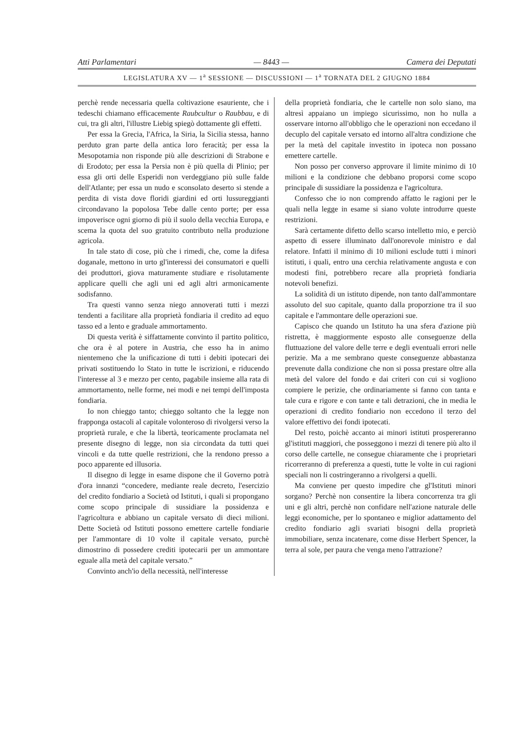Atti Parlamentari — 8443 — Camera dei Deputati
LEGISLATURA XV — 1<sup>a</sup> SESSIONE — DISCUSSIONI — 1<sup>a</sup> TORNATA DEL 2 GIUGNO 1884
perchè rende necessaria quella coltivazione esauriente, che i tedeschi chiamano efficacemente Raubcultur o Raubbau, e di cui, tra gli altri, l'illustre Liebig spiegò dottamente gli effetti.
Per essa la Grecia, l'Africa, la Siria, la Sicilia stessa, hanno perduto gran parte della antica loro feracità; per essa la Mesopotamia non risponde più alle descrizioni di Strabone e di Erodoto; per essa la Persia non è più quella di Plinio; per essa gli orti delle Esperidi non verdeggiano più sulle falde dell'Atlante; per essa un nudo e sconsolato deserto si stende a perdita di vista dove floridi giardini ed orti lussureggianti circondavano la popolosa Tebe dalle cento porte; per essa impoverisce ogni giorno di più il suolo della vecchia Europa, e scema la quota del suo gratuito contributo nella produzione agricola.
In tale stato di cose, più che i rimedi, che, come la difesa doganale, mettono in urto gl'interessi dei consumatori e quelli dei produttori, giova maturamente studiare e risolutamente applicare quelli che agli uni ed agli altri armonicamente sodisfanno.
Tra questi vanno senza niego annoverati tutti i mezzi tendenti a facilitare alla proprietà fondiaria il credito ad equo tasso ed a lento e graduale ammortamento.
Di questa verità è siffattamente convinto il partito politico, che ora è al potere in Austria, che esso ha in animo nientemeno che la unificazione di tutti i debiti ipotecari dei privati sostituendo lo Stato in tutte le iscrizioni, e riducendo l'interesse al 3 e mezzo per cento, pagabile insieme alla rata di ammortamento, nelle forme, nei modi e nei tempi dell'imposta fondiaria.
Io non chieggo tanto; chieggo soltanto che la legge non frapponga ostacoli al capitale volonteroso di rivolgersi verso la proprietà rurale, e che la libertà, teoricamente proclamata nel presente disegno di legge, non sia circondata da tutti quei vincoli e da tutte quelle restrizioni, che la rendono presso a poco apparente ed illusoria.
Il disegno di legge in esame dispone che il Governo potrà d'ora innanzi “concedere, mediante reale decreto, l'esercizio del credito fondiario a Società od Istituti, i quali si propongano come scopo principale di sussidiare la possidenza e l'agricoltura e abbiano un capitale versato di dieci milioni. Dette Società od Istituti possono emettere cartelle fondiarie per l'ammontare di 10 volte il capitale versato, purchè dimostrino di possedere crediti ipotecarii per un ammontare eguale alla metà del capitale versato.”
Convinto anch'io della necessità, nell'interesse
della proprietà fondiaria, che le cartelle non solo siano, ma altresì appaiano un impiego sicurissimo, non ho nulla a osservare intorno all'obbligo che le operazioni non eccedano il decuplo del capitale versato ed intorno all'altra condizione che per la metà del capitale investito in ipoteca non possano emettere cartelle.
Non posso per converso approvare il limite minimo di 10 milioni e la condizione che debbano proporsi come scopo principale di sussidiare la possidenza e l'agricoltura.
Confesso che io non comprendo affatto le ragioni per le quali nella legge in esame si siano volute introdurre queste restrizioni.
Sarà certamente difetto dello scarso intelletto mio, e perciò aspetto di essere illuminato dall'onorevole ministro e dal relatore. Infatti il minimo di 10 milioni esclude tutti i minori istituti, i quali, entro una cerchia relativamente angusta e con modesti fini, potrebbero recare alla proprietà fondiaria notevoli benefizi.
La solidità di un istituto dipende, non tanto dall'ammontare assoluto del suo capitale, quanto dalla proporzione tra il suo capitale e l'ammontare delle operazioni sue.
Capisco che quando un Istituto ha una sfera d'azione più ristretta, è maggiormente esposto alle conseguenze della fluttuazione del valore delle terre e degli eventuali errori nelle perizie. Ma a me sembrano queste conseguenze abbastanza prevenute dalla condizione che non si possa prestare oltre alla metà del valore del fondo e dai criteri con cui si vogliono compiere le perizie, che ordinariamente si fanno con tanta e tale cura e rigore e con tante e tali detrazioni, che in media le operazioni di credito fondiario non eccedono il terzo del valore effettivo dei fondi ipotecati.
Del resto, poichè accanto ai minori istituti prospereranno gl'istituti maggiori, che posseggono i mezzi di tenere più alto il corso delle cartelle, ne consegue chiaramente che i proprietari ricorreranno di preferenza a questi, tutte le volte in cui ragioni speciali non li costringeranno a rivolgersi a quelli.
Ma conviene per questo impedire che gl'Istituti minori sorgano? Perchè non consentire la libera concorrenza tra gli uni e gli altri, perchè non confidare nell'azione naturale delle leggi economiche, per lo spontaneo e miglior adattamento del credito fondiario agli svariati bisogni della proprietà immobiliare, senza incatenare, come disse Herbert Spencer, la terra al sole, per paura che venga meno l'attrazione?